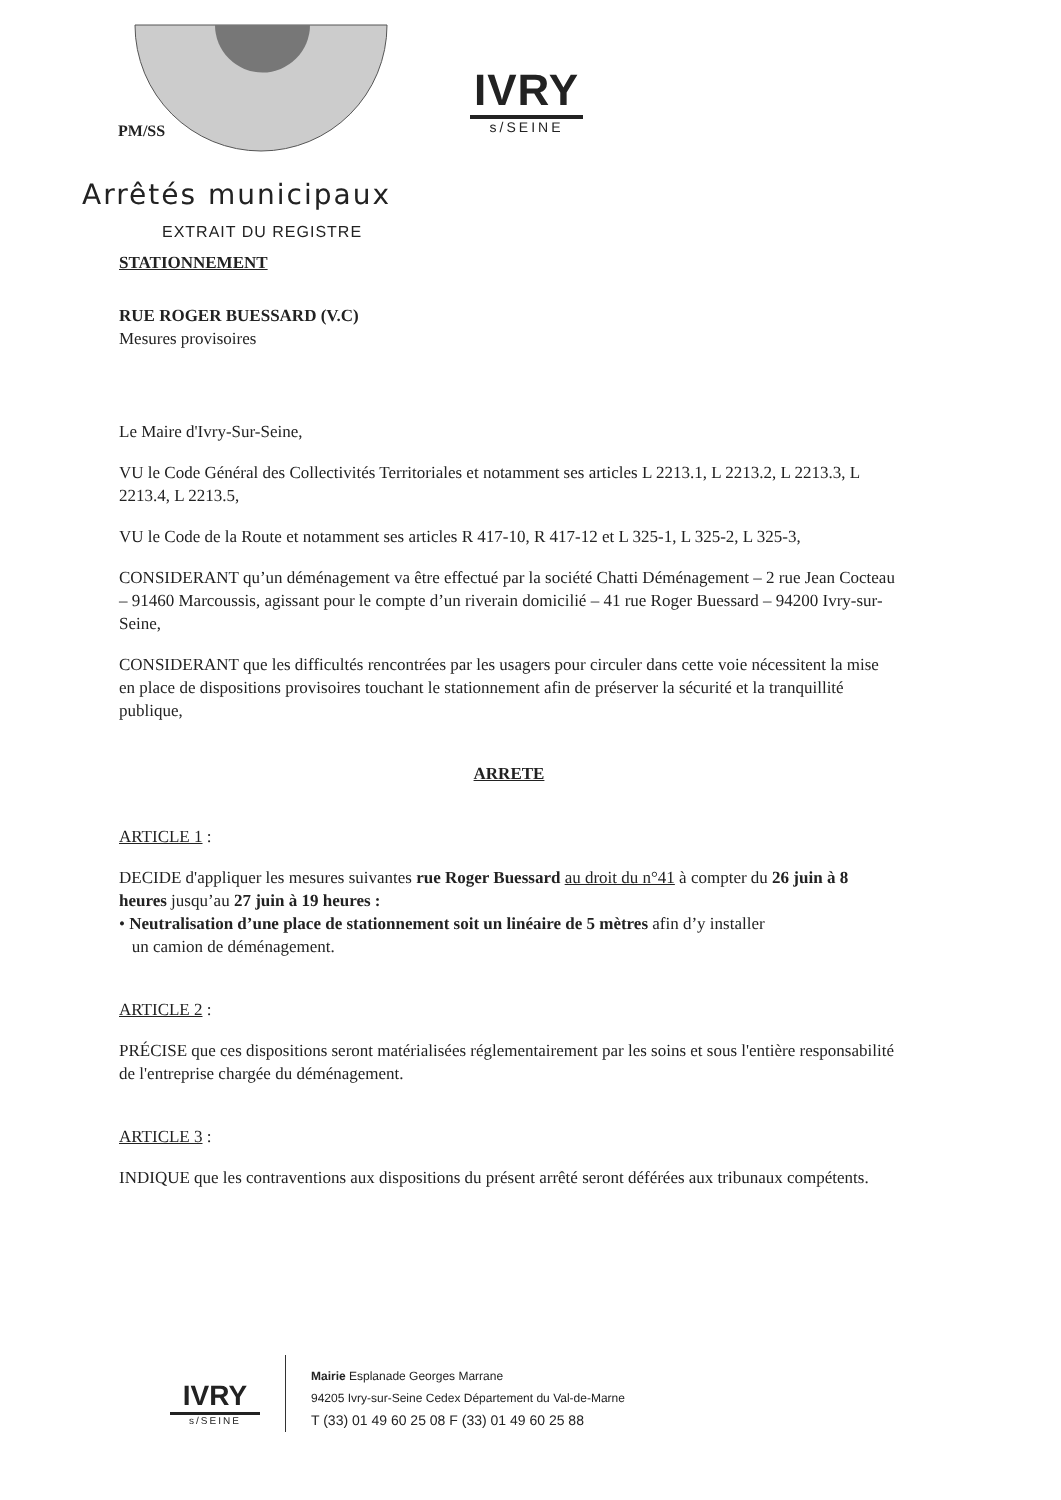PM/SS
IVRY
s/SEINE
Arrêtés municipaux
EXTRAIT DU REGISTRE
STATIONNEMENT
RUE ROGER BUESSARD (V.C)
Mesures provisoires
Le Maire d'Ivry-Sur-Seine,
VU le Code Général des Collectivités Territoriales et notamment ses articles L 2213.1, L 2213.2, L 2213.3, L 2213.4, L 2213.5,
VU le Code de la Route et notamment ses articles R 417-10, R 417-12 et L 325-1, L 325-2, L 325-3,
CONSIDERANT qu’un déménagement va être effectué par la société Chatti Déménagement – 2 rue Jean Cocteau – 91460 Marcoussis, agissant pour le compte d’un riverain domicilié – 41 rue Roger Buessard – 94200 Ivry-sur-Seine,
CONSIDERANT que les difficultés rencontrées par les usagers pour circuler dans cette voie nécessitent la mise en place de dispositions provisoires touchant le stationnement afin de préserver la sécurité et la tranquillité publique,
ARRETE
ARTICLE 1 :
DECIDE d'appliquer les mesures suivantes rue Roger Buessard au droit du n°41 à compter du 26 juin à 8 heures jusqu’au 27 juin à 19 heures :
• Neutralisation d’une place de stationnement soit un linéaire de 5 mètres afin d’y installer
un camion de déménagement.
ARTICLE 2 :
PRÉCISE que ces dispositions seront matérialisées réglementairement par les soins et sous l'entière responsabilité de l'entreprise chargée du déménagement.
ARTICLE 3 :
INDIQUE que les contraventions aux dispositions du présent arrêté seront déférées aux tribunaux compétents.
IVRY
s/SEINE
Mairie Esplanade Georges Marrane
94205 Ivry-sur-Seine Cedex Département du Val-de-Marne
T (33) 01 49 60 25 08 F (33) 01 49 60 25 88